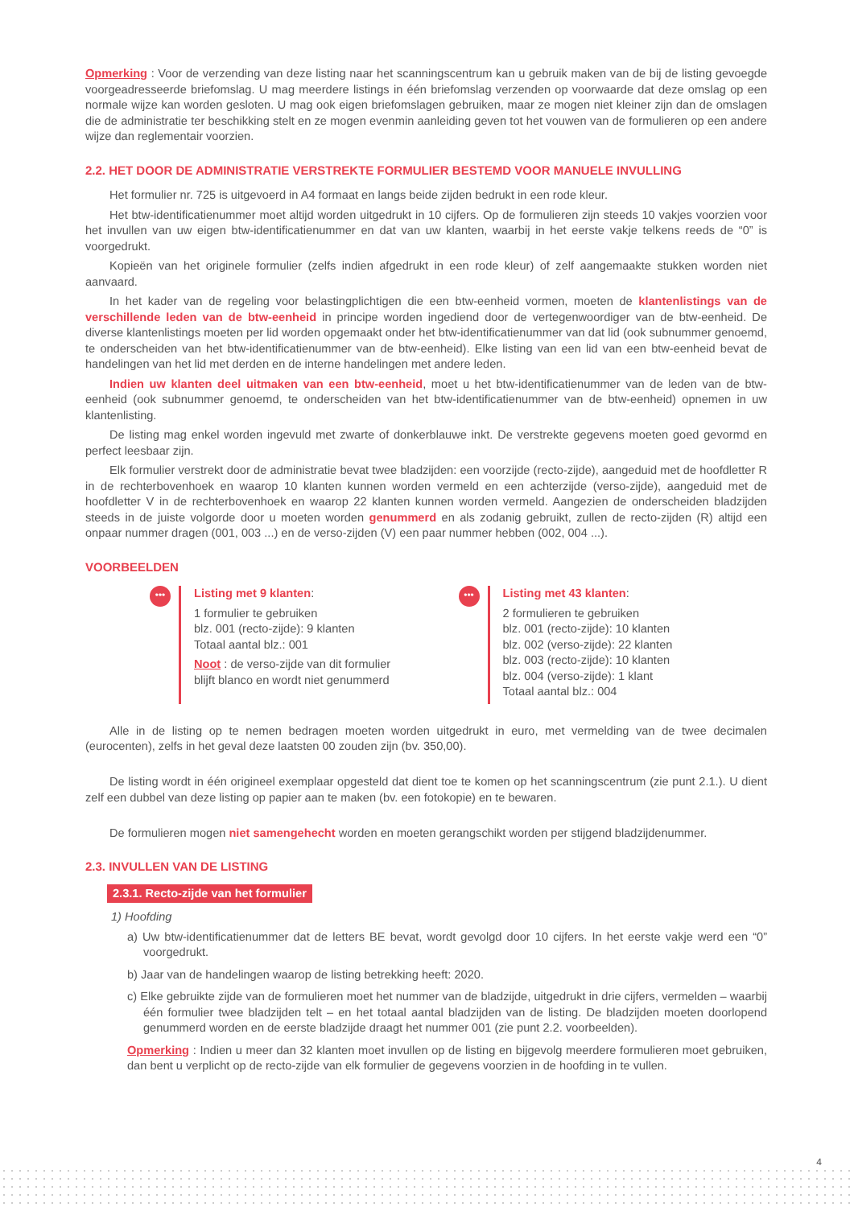Opmerking : Voor de verzending van deze listing naar het scanningscentrum kan u gebruik maken van de bij de listing gevoegde voorgeadresseerde briefomslag. U mag meerdere listings in één briefomslag verzenden op voorwaarde dat deze omslag op een normale wijze kan worden gesloten. U mag ook eigen briefomslagen gebruiken, maar ze mogen niet kleiner zijn dan de omslagen die de administratie ter beschikking stelt en ze mogen evenmin aanleiding geven tot het vouwen van de formulieren op een andere wijze dan reglementair voorzien.
2.2. HET DOOR DE ADMINISTRATIE VERSTREKTE FORMULIER BESTEMD VOOR MANUELE INVULLING
Het formulier nr. 725 is uitgevoerd in A4 formaat en langs beide zijden bedrukt in een rode kleur.
Het btw-identificatienummer moet altijd worden uitgedrukt in 10 cijfers. Op de formulieren zijn steeds 10 vakjes voorzien voor het invullen van uw eigen btw-identificatienummer en dat van uw klanten, waarbij in het eerste vakje telkens reeds de “0” is voorgedrukt.
Kopieën van het originele formulier (zelfs indien afgedrukt in een rode kleur) of zelf aangemaakte stukken worden niet aanvaard.
In het kader van de regeling voor belastingplichtigen die een btw-eenheid vormen, moeten de klantenlistings van de verschillende leden van de btw-eenheid in principe worden ingediend door de vertegenwoordiger van de btw-eenheid. De diverse klantenlistings moeten per lid worden opgemaakt onder het btw-identificatienummer van dat lid (ook subnummer genoemd, te onderscheiden van het btw-identificatienummer van de btw-eenheid). Elke listing van een lid van een btw-eenheid bevat de handelingen van het lid met derden en de interne handelingen met andere leden.
Indien uw klanten deel uitmaken van een btw-eenheid, moet u het btw-identificatienummer van de leden van de btw-eenheid (ook subnummer genoemd, te onderscheiden van het btw-identificatienummer van de btw-eenheid) opnemen in uw klantenlisting.
De listing mag enkel worden ingevuld met zwarte of donkerblauwe inkt. De verstrekte gegevens moeten goed gevormd en perfect leesbaar zijn.
Elk formulier verstrekt door de administratie bevat twee bladzijden: een voorzijde (recto-zijde), aangeduid met de hoofdletter R in de rechterbovenhoek en waarop 10 klanten kunnen worden vermeld en een achterzijde (verso-zijde), aangeduid met de hoofdletter V in de rechterbovenhoek en waarop 22 klanten kunnen worden vermeld. Aangezien de onderscheiden bladzijden steeds in de juiste volgorde door u moeten worden genummerd en als zodanig gebruikt, zullen de recto-zijden (R) altijd een onpaar nummer dragen (001, 003 ...) en de verso-zijden (V) een paar nummer hebben (002, 004 ...).
VOORBEELDEN
•••
Listing met 9 klanten:
1 formulier te gebruiken
blz. 001 (recto-zijde): 9 klanten
Totaal aantal blz.: 001
Noot : de verso-zijde van dit formulier
blijft blanco en wordt niet genummerd
•••
Listing met 43 klanten:
2 formulieren te gebruiken
blz. 001 (recto-zijde): 10 klanten
blz. 002 (verso-zijde): 22 klanten
blz. 003 (recto-zijde): 10 klanten
blz. 004 (verso-zijde): 1 klant
Totaal aantal blz.: 004
Alle in de listing op te nemen bedragen moeten worden uitgedrukt in euro, met vermelding van de twee decimalen (eurocenten), zelfs in het geval deze laatsten 00 zouden zijn (bv. 350,00).
De listing wordt in één origineel exemplaar opgesteld dat dient toe te komen op het scanningscentrum (zie punt 2.1.). U dient zelf een dubbel van deze listing op papier aan te maken (bv. een fotokopie) en te bewaren.
De formulieren mogen niet samengehecht worden en moeten gerangschikt worden per stijgend bladzijdenummer.
2.3. INVULLEN VAN DE LISTING
2.3.1. Recto-zijde van het formulier
1) Hoofding
a) Uw btw-identificatienummer dat de letters BE bevat, wordt gevolgd door 10 cijfers. In het eerste vakje werd een “0” voorgedrukt.
b) Jaar van de handelingen waarop de listing betrekking heeft: 2020.
c) Elke gebruikte zijde van de formulieren moet het nummer van de bladzijde, uitgedrukt in drie cijfers, vermelden – waarbij één formulier twee bladzijden telt – en het totaal aantal bladzijden van de listing. De bladzijden moeten doorlopend genummerd worden en de eerste bladzijde draagt het nummer 001 (zie punt 2.2. voorbeelden).
Opmerking : Indien u meer dan 32 klanten moet invullen op de listing en bijgevolg meerdere formulieren moet gebruiken, dan bent u verplicht op de recto-zijde van elk formulier de gegevens voorzien in de hoofding in te vullen.
4